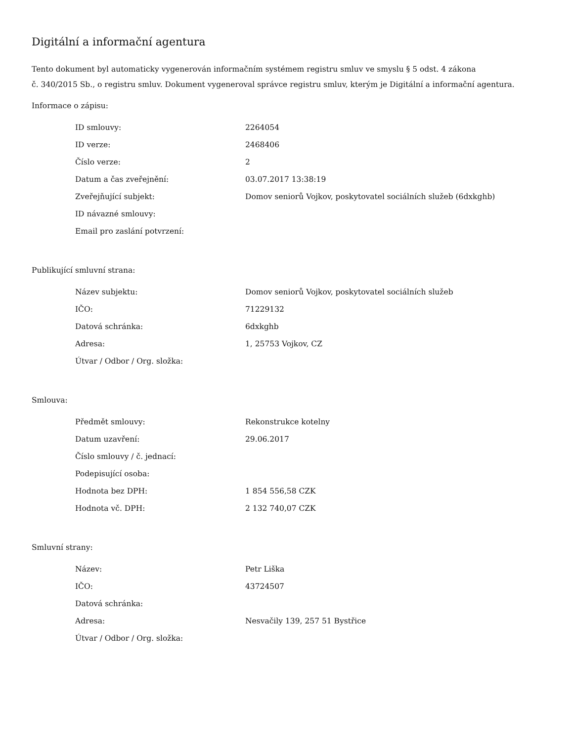Digitální a informační agentura
Tento dokument byl automaticky vygenerován informačním systémem registru smluv ve smyslu § 5 odst. 4 zákona
č. 340/2015 Sb., o registru smluv. Dokument vygeneroval správce registru smluv, kterým je Digitální a informační agentura.
Informace o zápisu:
| ID smlouvy: | 2264054 |
| ID verze: | 2468406 |
| Číslo verze: | 2 |
| Datum a čas zveřejnění: | 03.07.2017 13:38:19 |
| Zveřejňující subjekt: | Domov seniorů Vojkov, poskytovatel sociálních služeb (6dxkghb) |
| ID návazné smlouvy: | |
| Email pro zaslání potvrzení: | |
Publikující smluvní strana:
| Název subjektu: | Domov seniorů Vojkov, poskytovatel sociálních služeb |
| IČO: | 71229132 |
| Datová schránka: | 6dxkghb |
| Adresa: | 1, 25753 Vojkov, CZ |
| Útvar / Odbor / Org. složka: | |
Smlouva:
| Předmět smlouvy: | Rekonstrukce kotelny |
| Datum uzavření: | 29.06.2017 |
| Číslo smlouvy / č. jednací: | |
| Podepisující osoba: | |
| Hodnota bez DPH: | 1 854 556,58 CZK |
| Hodnota vč. DPH: | 2 132 740,07 CZK |
Smluvní strany:
| Název: | Petr Liška |
| IČO: | 43724507 |
| Datová schránka: | |
| Adresa: | Nesvačily 139, 257 51 Bystřice |
| Útvar / Odbor / Org. složka: | |